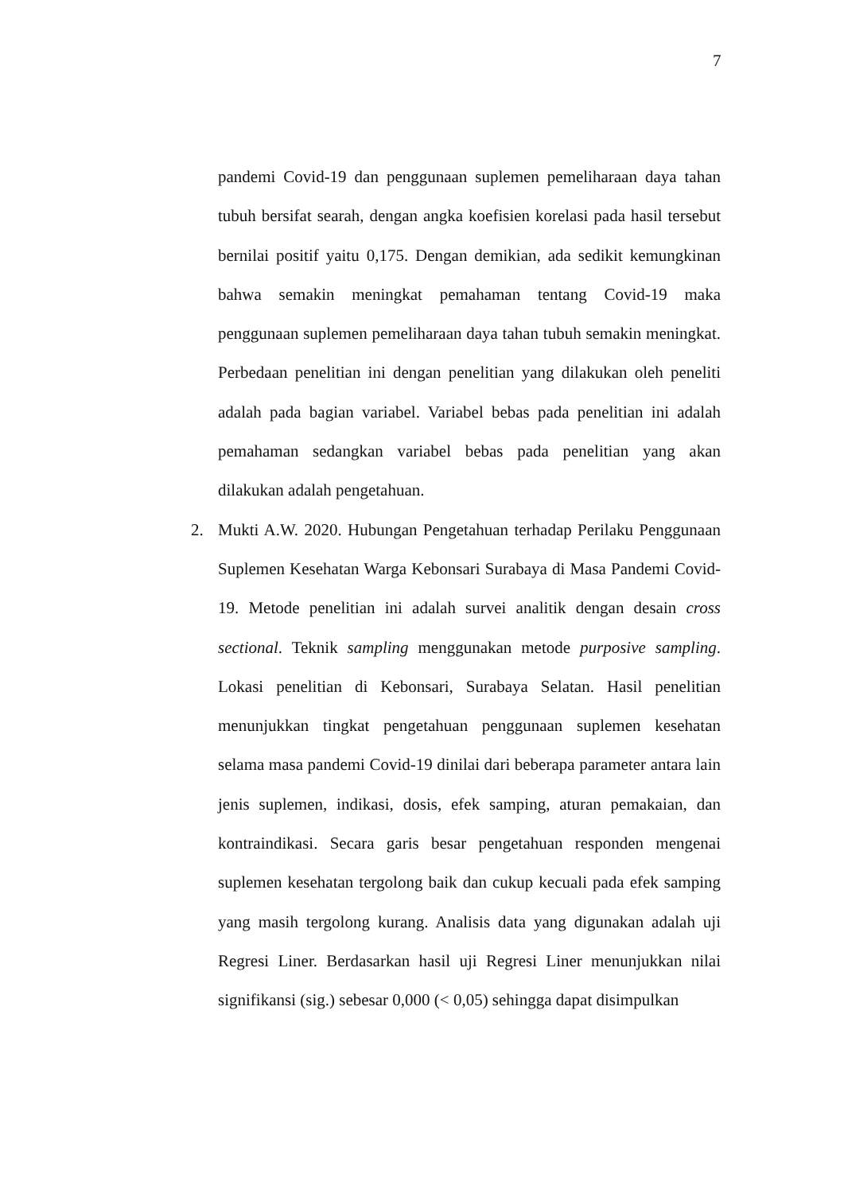7
pandemi Covid-19 dan penggunaan suplemen pemeliharaan daya tahan tubuh bersifat searah, dengan angka koefisien korelasi pada hasil tersebut bernilai positif yaitu 0,175. Dengan demikian, ada sedikit kemungkinan bahwa semakin meningkat pemahaman tentang Covid-19 maka penggunaan suplemen pemeliharaan daya tahan tubuh semakin meningkat. Perbedaan penelitian ini dengan penelitian yang dilakukan oleh peneliti adalah pada bagian variabel. Variabel bebas pada penelitian ini adalah pemahaman sedangkan variabel bebas pada penelitian yang akan dilakukan adalah pengetahuan.
2. Mukti A.W. 2020. Hubungan Pengetahuan terhadap Perilaku Penggunaan Suplemen Kesehatan Warga Kebonsari Surabaya di Masa Pandemi Covid-19. Metode penelitian ini adalah survei analitik dengan desain cross sectional. Teknik sampling menggunakan metode purposive sampling. Lokasi penelitian di Kebonsari, Surabaya Selatan. Hasil penelitian menunjukkan tingkat pengetahuan penggunaan suplemen kesehatan selama masa pandemi Covid-19 dinilai dari beberapa parameter antara lain jenis suplemen, indikasi, dosis, efek samping, aturan pemakaian, dan kontraindikasi. Secara garis besar pengetahuan responden mengenai suplemen kesehatan tergolong baik dan cukup kecuali pada efek samping yang masih tergolong kurang. Analisis data yang digunakan adalah uji Regresi Liner. Berdasarkan hasil uji Regresi Liner menunjukkan nilai signifikansi (sig.) sebesar 0,000 (< 0,05) sehingga dapat disimpulkan